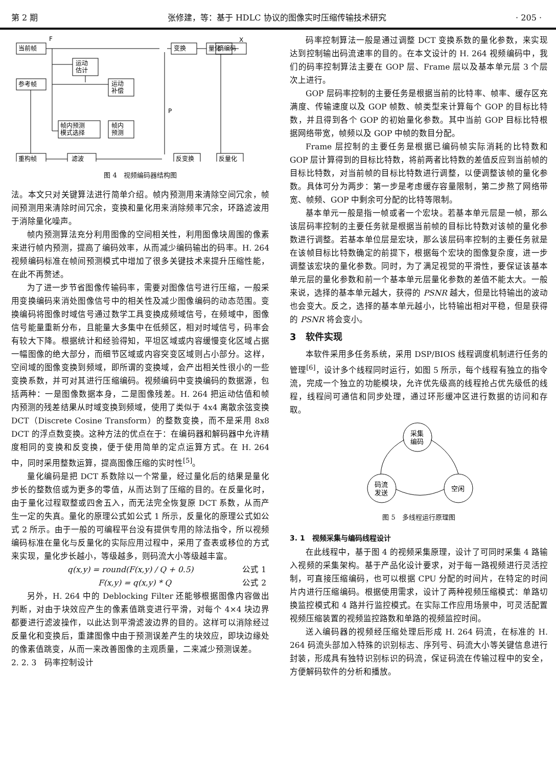第 2 期 张修建，等：基于 HDLC 协议的图像实时压缩传输技术研究 · 205 ·
当前帧
参考帧
重构帧
运动
估计
运动
补偿
帧内预测
模式选择
帧内
预测
滤波
反变换
反量化
变换
量化
熵编码
P
F
X
图 4　视频编码器结构图
法。本文只对关键算法进行简单介绍。帧内预测用来清除空间冗余，帧间预测用来清除时间冗余，变换和量化用来消除频率冗余，环路滤波用于消除量化噪声。
帧内预测算法充分利用图像的空间相关性，利用图像块周围的像素来进行帧内预测，提高了编码效率，从而减少编码输出的码率。H. 264 视频编码标准在帧间预测模式中增加了很多关键技术来提升压缩性能，在此不再赘述。
为了进一步节省图像传输码率，需要对图像信号进行压缩，一般采用变换编码来消处图像信号中的相关性及减少图像编码的动态范围。变换编码将图像时域信号通过数学工具变换成频域信号，在频域中，图像信号能量重新分布，且能量大多集中在低频区，相对时域信号，码率会有较大下降。根据统计和经验得知，平坦区域或内容缓慢变化区域占据一幅图像的绝大部分，而细节区域或内容突变区域则占小部分。这样，空间域的图像变换到频域，即所谓的变换域，会产出相关性很小的一些变换系数，并可对其进行压缩编码。视频编码中变换编码的数据源，包括两种：一是图像数据本身，二是图像残差。H. 264 把运动估值和帧内预测的残差结果从时域变换到频域，使用了类似于 4x4 离散余弦变换 DCT（Discrete Cosine Transform）的整数变换，而不是采用 8x8 DCT 的浮点数变换。这种方法的优点在于：在编码器和解码器中允许精度相同的变换和反变换，便于使用简单的定点运算方式。在 H. 264 中，同时采用整数运算，提高图像压缩的实时性<sup>[5]</sup>。
量化编码是把 DCT 系数除以一个常量，经过量化后的结果是量化步长的整数倍或为更多的零值，从而达到了压缩的目的。在反量化时，由于量化过程取整或四舍五入，而无法完全恢复原 DCT 系数，从而产生一定的失真。量化的原理公式如公式 1 所示，反量化的原理公式如公式 2 所示。由于一般的可编程平台没有提供专用的除法指令，所以视频编码标准在量化与反量化的实际应用过程中，采用了查表或移位的方式来实现，量化步长越小，等级越多，则码流大小等级越丰富。
q(x,y) = round(F(x,y) / Q + 0.5) 公式 1
F(x,y) = q(x,y) * Q 公式 2
另外，H. 264 中的 Deblocking Filter 还能够根据图像内容做出判断，对由于块效应产生的像素值跳变进行平滑，对每个 4×4 块边界都要进行滤波操作，以此达到平滑滤波边界的目的。这样可以消除经过反量化和变换后，重建图像中由于预测误差产生的块效应，即块边缘处的像素值跳变，从而一来改善图像的主观质量，二来减少预测误差。
2. 2. 3　码率控制设计
码率控制算法一般是通过调整 DCT 变换系数的量化参数，来实现达到控制输出码流速率的目的。在本文设计的 H. 264 视频编码中，我们的码率控制算法主要在 GOP 层、Frame 层以及基本单元层 3 个层次上进行。
GOP 层码率控制的主要任务是根据当前的比特率、帧率、缓存区充满度、传输速度以及 GOP 帧数、帧类型来计算每个 GOP 的目标比特数，并且得到各个 GOP 的初始量化参数。其中当前 GOP 目标比特根据网络带宽，帧频以及 GOP 中帧的数目分配。
Frame 层控制的主要任务是根据已编码帧实际消耗的比特数和 GOP 层计算得到的目标比特数，将前两者比特数的差值反应到当前帧的目标比特数，对当前帧的目标比特数进行调整，以便调整该帧的量化参数。具体可分为两步：第一步是考虑缓存容量限制，第二步熬了网络带宽、帧频、GOP 中剩余可分配的比特等限制。
基本单元一般是指一帧或者一个宏块。若基本单元层是一帧，那么该层码率控制的主要任务就是根据当前帧的目标比特数对该帧的量化参数进行调整。若基本单位层是宏块，那么该层码率控制的主要任务就是在该帧目标比特数确定的前提下，根据每个宏块的图像复杂度，进一步调整该宏块的量化参数。同时，为了满足视觉的平滑性，要保证该基本单元层的量化参数和前一个基本单元层量化参数的差值不能太大。一般来说，选择的基本单元越大，获得的 PSNR 越大，但是比特输出的波动也会变大。反之，选择的基本单元越小，比特输出相对平稳，但是获得的 PSNR 将会变小。
3　软件实现
本软件采用多任务系统，采用 DSP/BIOS 线程调度机制进行任务的管理<sup>[6]</sup>，设计多个线程同时运行，如图 5 所示，每个线程有独立的指令流，完成一个独立的功能模块，允许优先级高的线程抢占优先级低的线程，线程间可通信和同步处理，通过环形缓冲区进行数据的访问和存取。
采集
编码
码流
发送
空闲
图 5　多线程运行原理图
3. 1　视频采集与编码线程设计
在此线程中，基于图 4 的视频采集原理，设计了可同时采集 4 路输入视频的采集架构。基于产品化设计要求，对于每一路视频进行灵活控制，可直接压缩编码，也可以根据 CPU 分配的时间片，在特定的时间片内进行压缩编码。根据使用需求，设计了两种视频压缩模式：单路切换监控模式和 4 路并行监控模式。在实际工作应用场景中，可灵活配置视频压缩装置的视频监控路数和单路的视频监控时间。
送入编码器的视频经压缩处理后形成 H. 264 码流，在标准的 H. 264 码流头部加入特殊的识别标志、序列号、码流大小等关键信息进行封装，形成具有独特识别标识的码流，保证码流在传输过程中的安全，方便解码软件的分析和播放。